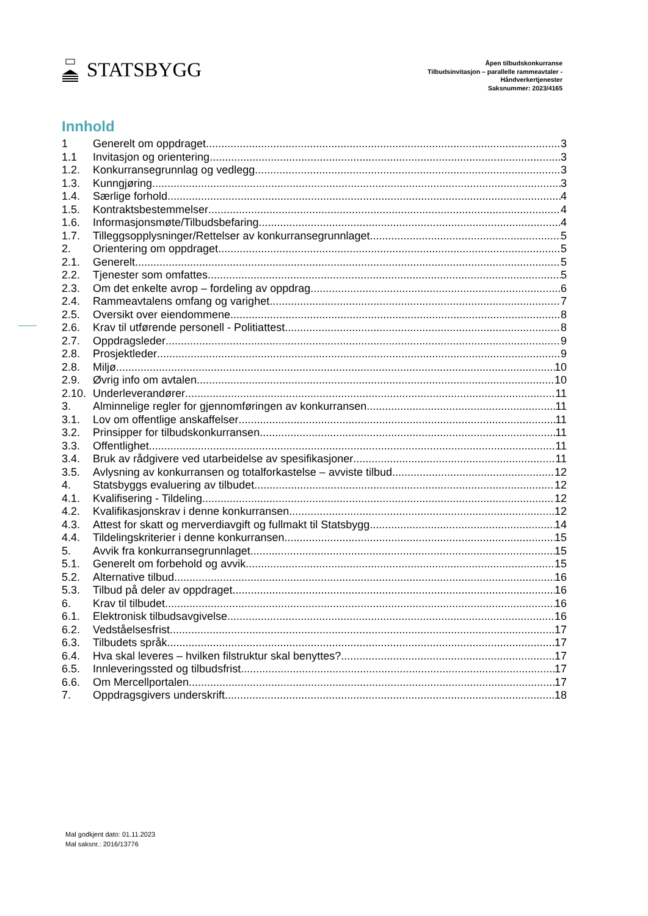STATSBYGG
Åpen tilbudskonkurranse
Tilbudsinvitasjon – parallelle rammeavtaler -
Håndverkertjenester
Saksnummer: 2023/4165
Innhold
1 Generelt om oppdraget 3
1.1 Invitasjon og orientering 3
1.2. Konkurransegrunnlag og vedlegg 3
1.3. Kunngjøring 3
1.4. Særlige forhold 4
1.5. Kontraktsbestemmelser 4
1.6. Informasjonsmøte/Tilbudsbefaring 4
1.7. Tilleggsopplysninger/Rettelser av konkurransegrunnlaget 5
2. Orientering om oppdraget 5
2.1. Generelt 5
2.2. Tjenester som omfattes 5
2.3. Om det enkelte avrop – fordeling av oppdrag 6
2.4. Rammeavtalens omfang og varighet 7
2.5. Oversikt over eiendommene 8
2.6. Krav til utførende personell - Politiattest 8
2.7. Oppdragsleder 9
2.8. Prosjektleder 9
2.8. Miljø 10
2.9. Øvrig info om avtalen 10
2.10. Underleverandører 11
3. Alminnelige regler for gjennomføringen av konkurransen 11
3.1. Lov om offentlige anskaffelser 11
3.2. Prinsipper for tilbudskonkurransen 11
3.3. Offentlighet 11
3.4. Bruk av rådgivere ved utarbeidelse av spesifikasjoner 11
3.5. Avlysning av konkurransen og totalforkastelse – avviste tilbud 12
4. Statsbyggs evaluering av tilbudet 12
4.1. Kvalifisering - Tildeling 12
4.2. Kvalifikasjonskrav i denne konkurransen 12
4.3. Attest for skatt og merverdiavgift og fullmakt til Statsbygg 14
4.4. Tildelingskriterier i denne konkurransen 15
5. Avvik fra konkurransegrunnlaget 15
5.1. Generelt om forbehold og avvik 15
5.2. Alternative tilbud 16
5.3. Tilbud på deler av oppdraget 16
6. Krav til tilbudet 16
6.1. Elektronisk tilbudsavgivelse 16
6.2. Vedståelsesfrist 17
6.3. Tilbudets språk 17
6.4. Hva skal leveres – hvilken filstruktur skal benyttes? 17
6.5. Innleveringssted og tilbudsfrist 17
6.6. Om Mercellportalen 17
7. Oppdragsgivers underskrift 18
Mal godkjent dato: 01.11.2023
Mal saksnr.: 2016/13776